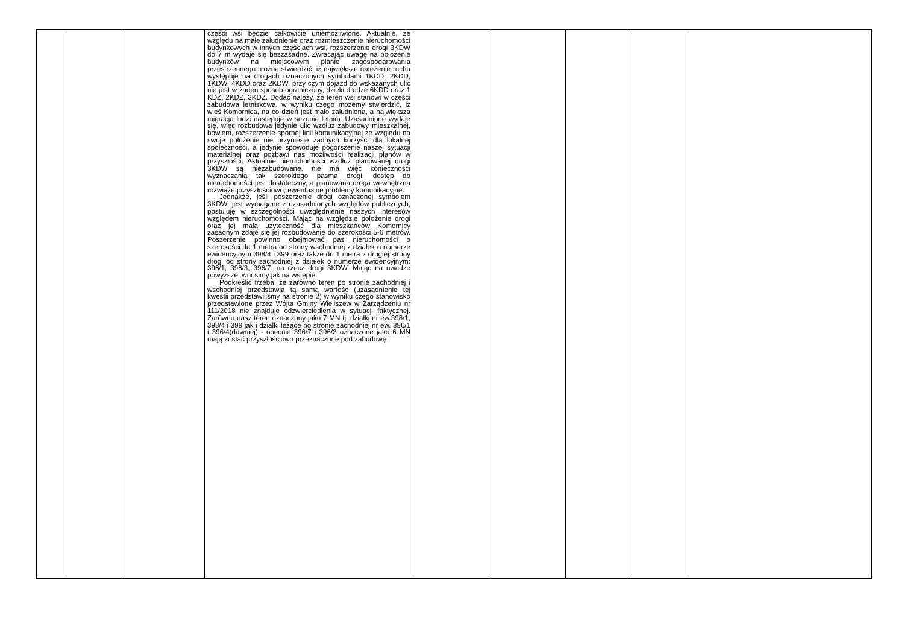| | | | części wsi będzie całkowicie uniemożliwione. Aktualnie, ze względu na małe zaludnienie oraz rozmieszczenie nieruchomości budynkowych w innych częściach wsi, rozszerzenie drogi 3KDW do 7 m wydaje się bezzasadne. Zwracając uwagę na położenie budynków na miejscowym planie zagospodarowania przestrzennego można stwierdzić, iż największe natężenie ruchu występuje na drogach oznaczonych symbolami 1KDD, 2KDD, 1KDW, 4KDD oraz 2KDW, przy czym dojazd do wskazanych ulic nie jest w żaden sposób ograniczony, dzięki drodze 6KDD oraz 1 KDZ, 2KDZ, 3KDZ. Dodać należy, że teren wsi stanowi w części zabudowa letniskowa, w wyniku czego możemy stwierdzić, iż wieś Komornica, na co dzień jest mało zaludniona, a największa migracja ludzi następuje w sezonie letnim. Uzasadnione wydaje się, więc rozbudowa jedynie ulic wzdłuż zabudowy mieszkalnej, bowiem, rozszerzenie spornej linii komunikacyjnej ze względu na swoje położenie nie przyniesie żadnych korzyści dla lokalnej społeczności, a jedynie spowoduje pogorszenie naszej sytuacji materialnej oraz pozbawi nas możliwości realizacji planów w przyszłości. Aktualnie nieruchomości wzdłuż planowanej drogi 3KDW są niezabudowane, nie ma więc konieczności wyznaczania tak szerokiego pasma drogi, dostęp do nieruchomości jest dostateczny, a planowana droga wewnętrzna rozwiąże przyszłościowo, ewentualne problemy komunikacyjne. Jednakże, jeśli poszerzenie drogi oznaczonej symbolem 3KDW, jest wymagane z uzasadnionych względów publicznych, postuluję w szczególności uwzględnienie naszych interesów względem nieruchomości. Mając na względzie położenie drogi oraz jej małą użyteczność dla mieszkańców Komornicy zasadnym zdaje się jej rozbudowanie do szerokości 5-6 metrów. Poszerzenie powinno obejmować pas nieruchomości o szerokości do 1 metra od strony wschodniej z działek o numerze ewidencyjnym 398/4 i 399 oraz także do 1 metra z drugiej strony drogi od strony zachodniej z działek o numerze ewidencyjnym: 396/1, 396/3, 396/7, na rzecz drogi 3KDW. Mając na uwadze powyższe, wnosimy jak na wstępie. Podkreślić trzeba, że zarówno teren po stronie zachodniej i wschodniej przedstawia tą samą wartość (uzasadnienie tej kwestii przedstawiliśmy na stronie 2) w wyniku czego stanowisko przedstawione przez Wójta Gminy Wieliszew w Zarządzeniu nr 111/2018 nie znajduje odzwierciedlenia w sytuacji faktycznej. Zarówno nasz teren oznaczony jako 7 MN tj. działki nr ew.398/1, 398/4 i 399 jak i działki leżące po stronie zachodniej nr ew. 396/1 i 396/4(dawniej) - obecnie 396/7 i 396/3 oznaczone jako 6 MN mają zostać przyszłościowo przeznaczone pod zabudowę | | | | | |